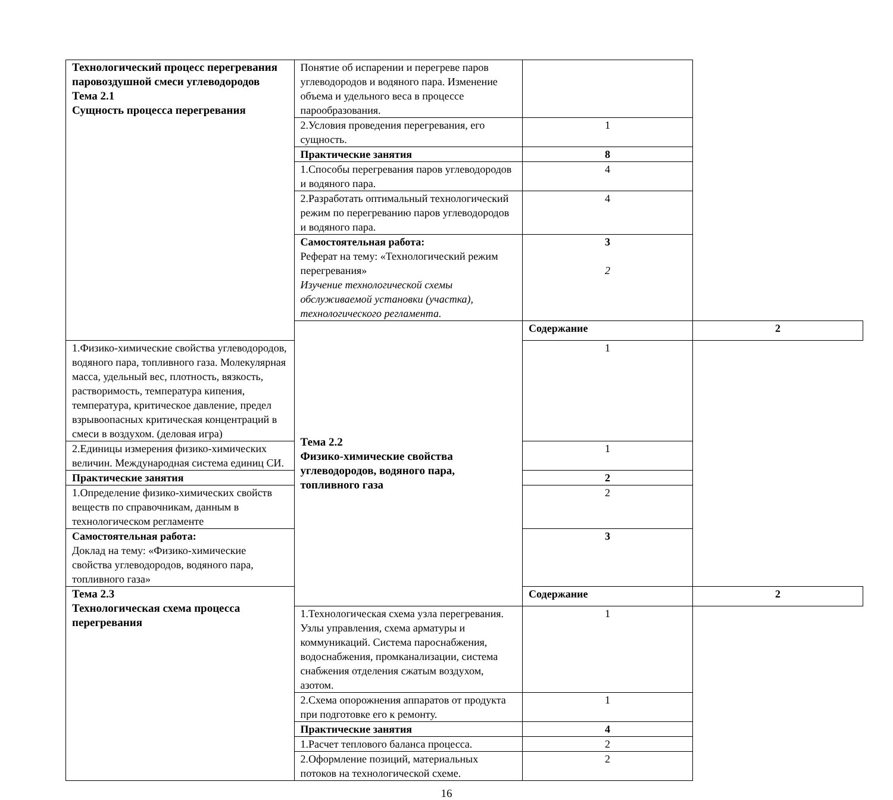| Технологический процесс перегревания паровоздушной смеси углеводородов Тема 2.1 Сущность процесса перегревания | Понятие об испарении и перегреве паров углеводородов и водяного пара. Изменение объема и удельного веса в процессе парообразования. | | |
| | 2.Условия проведения перегревания, его сущность. | 1 | |
| | Практические занятия | 8 | |
| | 1.Способы перегревания паров углеводородов и водяного пара. | 4 | |
| | 2.Разработать оптимальный технологический режим по перегреванию паров углеводородов и водяного пара. | 4 | |
| | Самостоятельная работа: Реферат на тему: «Технологический режим перегревания» Изучение технологической схемы обслуживаемой установки (участка), технологического регламента. | 3 2 | |
| | Тема 2.2 Физико-химические свойства углеводородов, водяного пара, топливного газа | Содержание | 2 |
| 1.Физико-химические свойства углеводородов, водяного пара, топливного газа. Молекулярная масса, удельный вес, плотность, вязкость, растворимость, температура кипения, температура, критическое давление, предел взрывоопасных критическая концентраций в смеси в воздухом. (деловая игра) | | 1 | |
| 2.Единицы измерения физико-химических величин. Международная система единиц СИ. | | 1 | |
| Практические занятия | | 2 | |
| 1.Определение физико-химических свойств веществ по справочникам, данным в технологическом регламенте | | 2 | |
| Самостоятельная работа: Доклад на тему: «Физико-химические свойства углеводородов, водяного пара, топливного газа» | | 3 | |
| Тема 2.3 Технологическая схема процесса перегревания | | Содержание | 2 |
| | 1.Технологическая схема узла перегревания. Узлы управления, схема арматуры и коммуникаций. Система пароснабжения, водоснабжения, промканализации, система снабжения отделения сжатым воздухом, азотом. | 1 | |
| | 2.Схема опорожнения аппаратов от продукта при подготовке его к ремонту. | 1 | |
| | Практические занятия | 4 | |
| | 1.Расчет теплового баланса процесса. | 2 | |
| | 2.Оформление позиций, материальных потоков на технологической схеме. | 2 | |
16